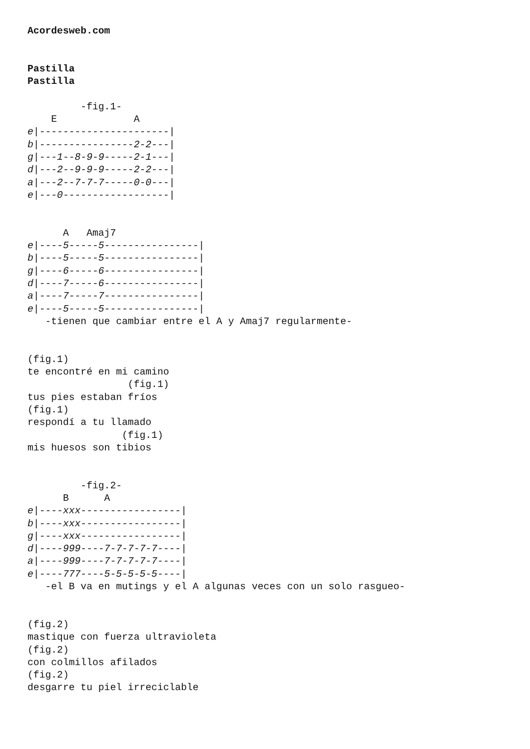Acordesweb.com


Pastilla
Pastilla

         -fig.1-
    E             A
e|----------------------|
b|----------------2-2---|
g|---1--8-9-9-----2-1---|
d|---2--9-9-9-----2-2---|
a|---2--7-7-7-----0-0---|
e|---0------------------|


      A   Amaj7
e|----5-----5----------------|
b|----5-----5----------------|
g|----6-----6----------------|
d|----7-----6----------------|
a|----7-----7----------------|
e|----5-----5----------------|
   -tienen que cambiar entre el A y Amaj7 regularmente-


(fig.1)
te encontré en mi camino
                 (fig.1)
tus pies estaban fríos
(fig.1)
respondí a tu llamado
                (fig.1)
mis huesos son tibios


         -fig.2-
      B      A
e|----xxx-----------------|
b|----xxx-----------------|
g|----xxx-----------------|
d|----999----7-7-7-7-7----|
a|----999----7-7-7-7-7----|
e|----777----5-5-5-5-5----|
   -el B va en mutings y el A algunas veces con un solo rasgueo-


(fig.2)
mastique con fuerza ultravioleta
(fig.2)
con colmillos afilados
(fig.2)
desgarre tu piel irreciclable